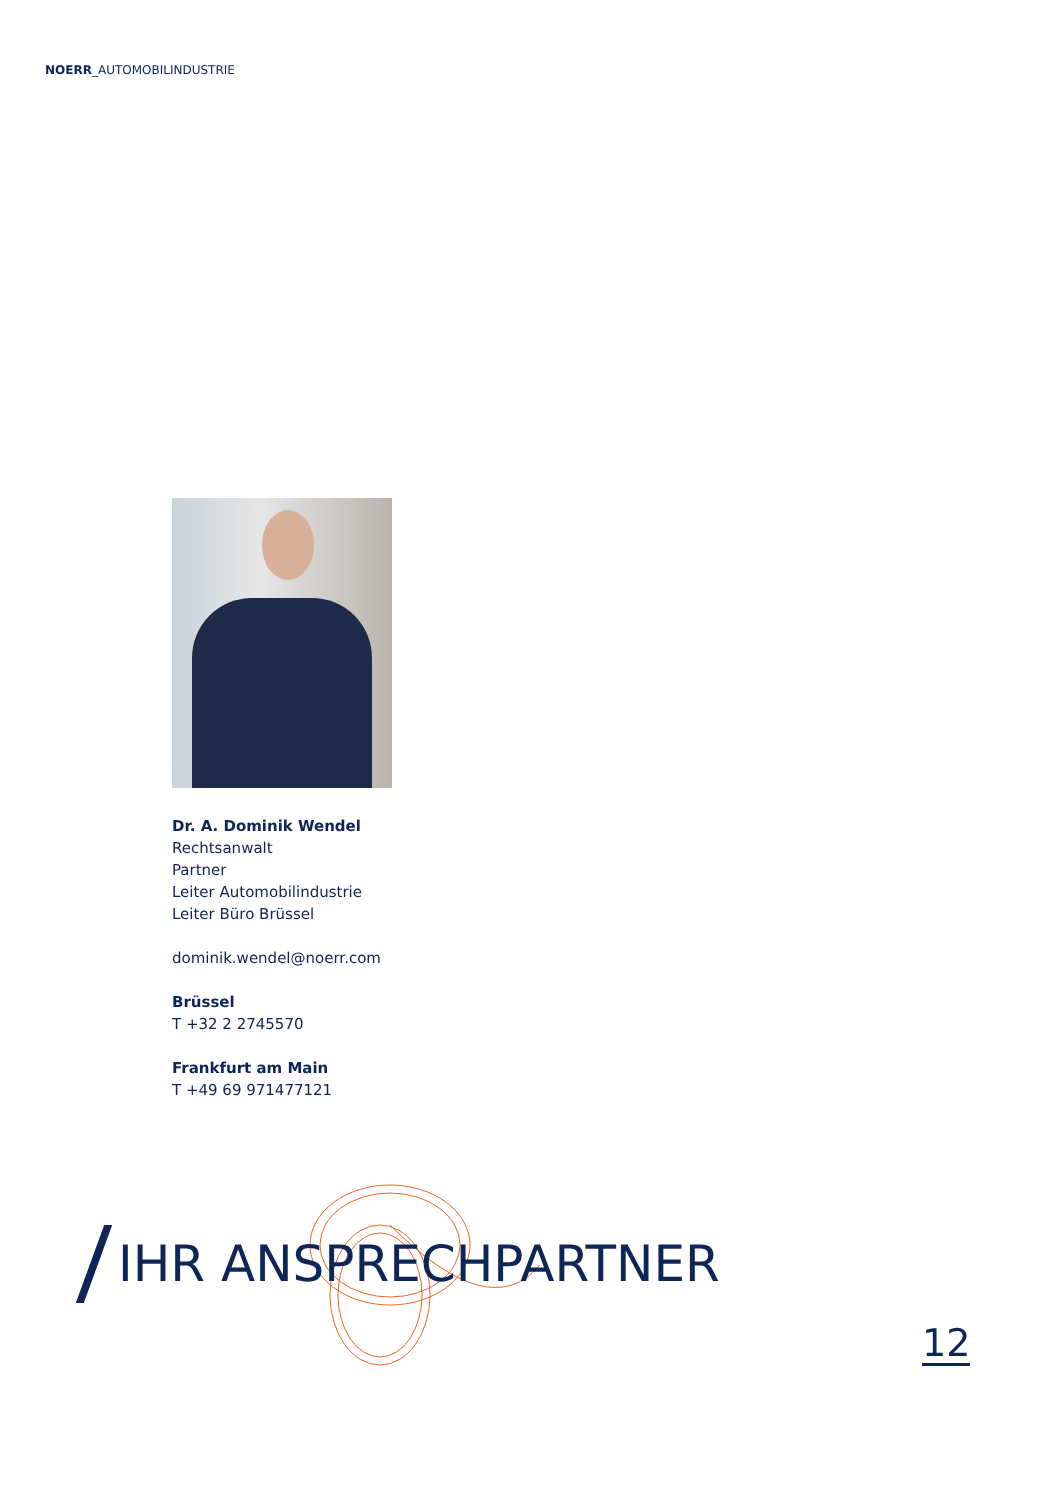NOERR_AUTOMOBILINDUSTRIE
Dr. A. Dominik Wendel
Rechtsanwalt
Partner
Leiter Automobilindustrie
Leiter Büro Brüssel
dominik.wendel@noerr.com
Brüssel
T +32 2 2745570
Frankfurt am Main
T +49 69 971477121
IHR ANSPRECHPARTNER
12